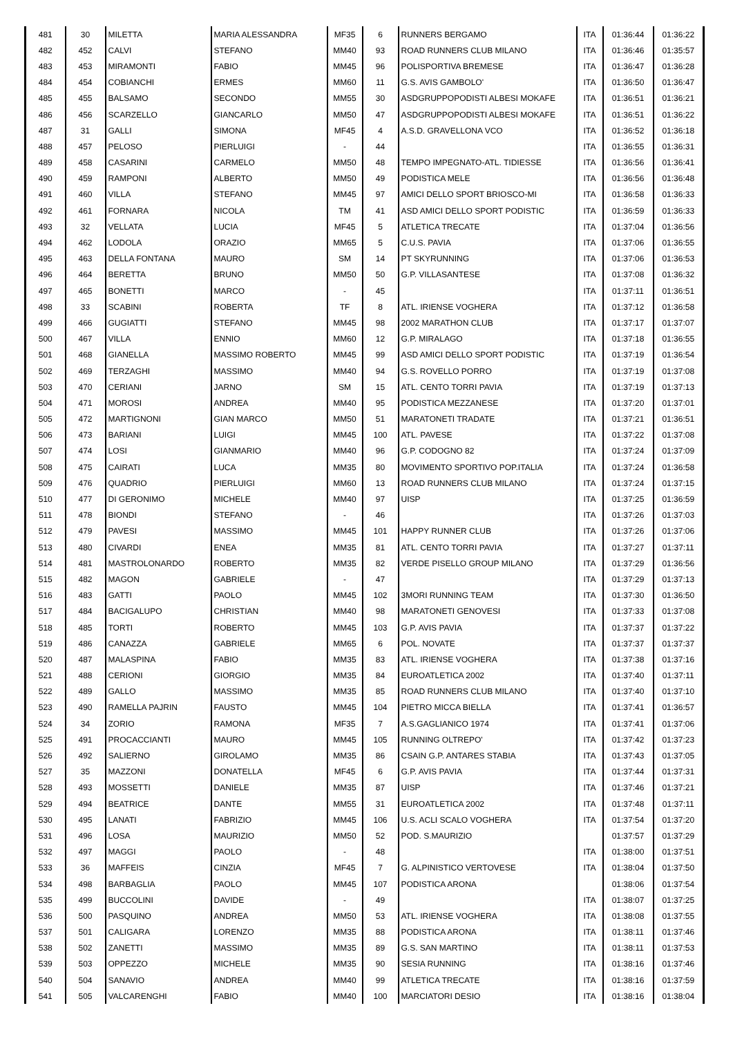| 481 | 30 | MILETTA | MARIA ALESSANDRA | MF35 | 6 | RUNNERS BERGAMO | ITA | 01:36:44 | 01:36:22 |
| 482 | 452 | CALVI | STEFANO | MM40 | 93 | ROAD RUNNERS CLUB MILANO | ITA | 01:36:46 | 01:35:57 |
| 483 | 453 | MIRAMONTI | FABIO | MM45 | 96 | POLISPORTIVA BREMESE | ITA | 01:36:47 | 01:36:28 |
| 484 | 454 | COBIANCHI | ERMES | MM60 | 11 | G.S. AVIS GAMBOLO' | ITA | 01:36:50 | 01:36:47 |
| 485 | 455 | BALSAMO | SECONDO | MM55 | 30 | ASDGRUPPOPODISTI ALBESI MOKAFE | ITA | 01:36:51 | 01:36:21 |
| 486 | 456 | SCARZELLO | GIANCARLO | MM50 | 47 | ASDGRUPPOPODISTI ALBESI MOKAFE | ITA | 01:36:51 | 01:36:22 |
| 487 | 31 | GALLI | SIMONA | MF45 | 4 | A.S.D. GRAVELLONA VCO | ITA | 01:36:52 | 01:36:18 |
| 488 | 457 | PELOSO | PIERLUIGI | - | 44 | | ITA | 01:36:55 | 01:36:31 |
| 489 | 458 | CASARINI | CARMELO | MM50 | 48 | TEMPO IMPEGNATO-ATL. TIDIESSE | ITA | 01:36:56 | 01:36:41 |
| 490 | 459 | RAMPONI | ALBERTO | MM50 | 49 | PODISTICA MELE | ITA | 01:36:56 | 01:36:48 |
| 491 | 460 | VILLA | STEFANO | MM45 | 97 | AMICI DELLO SPORT BRIOSCO-MI | ITA | 01:36:58 | 01:36:33 |
| 492 | 461 | FORNARA | NICOLA | TM | 41 | ASD AMICI DELLO SPORT PODISTIC | ITA | 01:36:59 | 01:36:33 |
| 493 | 32 | VELLATA | LUCIA | MF45 | 5 | ATLETICA TRECATE | ITA | 01:37:04 | 01:36:56 |
| 494 | 462 | LODOLA | ORAZIO | MM65 | 5 | C.U.S. PAVIA | ITA | 01:37:06 | 01:36:55 |
| 495 | 463 | DELLA FONTANA | MAURO | SM | 14 | PT SKYRUNNING | ITA | 01:37:06 | 01:36:53 |
| 496 | 464 | BERETTA | BRUNO | MM50 | 50 | G.P. VILLASANTESE | ITA | 01:37:08 | 01:36:32 |
| 497 | 465 | BONETTI | MARCO | - | 45 | | ITA | 01:37:11 | 01:36:51 |
| 498 | 33 | SCABINI | ROBERTA | TF | 8 | ATL. IRIENSE VOGHERA | ITA | 01:37:12 | 01:36:58 |
| 499 | 466 | GUGIATTI | STEFANO | MM45 | 98 | 2002 MARATHON CLUB | ITA | 01:37:17 | 01:37:07 |
| 500 | 467 | VILLA | ENNIO | MM60 | 12 | G.P. MIRALAGO | ITA | 01:37:18 | 01:36:55 |
| 501 | 468 | GIANELLA | MASSIMO ROBERTO | MM45 | 99 | ASD AMICI DELLO SPORT PODISTIC | ITA | 01:37:19 | 01:36:54 |
| 502 | 469 | TERZAGHI | MASSIMO | MM40 | 94 | G.S. ROVELLO PORRO | ITA | 01:37:19 | 01:37:08 |
| 503 | 470 | CERIANI | JARNO | SM | 15 | ATL. CENTO TORRI PAVIA | ITA | 01:37:19 | 01:37:13 |
| 504 | 471 | MOROSI | ANDREA | MM40 | 95 | PODISTICA MEZZANESE | ITA | 01:37:20 | 01:37:01 |
| 505 | 472 | MARTIGNONI | GIAN MARCO | MM50 | 51 | MARATONETI TRADATE | ITA | 01:37:21 | 01:36:51 |
| 506 | 473 | BARIANI | LUIGI | MM45 | 100 | ATL. PAVESE | ITA | 01:37:22 | 01:37:08 |
| 507 | 474 | LOSI | GIANMARIO | MM40 | 96 | G.P. CODOGNO 82 | ITA | 01:37:24 | 01:37:09 |
| 508 | 475 | CAIRATI | LUCA | MM35 | 80 | MOVIMENTO SPORTIVO POP.ITALIA | ITA | 01:37:24 | 01:36:58 |
| 509 | 476 | QUADRIO | PIERLUIGI | MM60 | 13 | ROAD RUNNERS CLUB MILANO | ITA | 01:37:24 | 01:37:15 |
| 510 | 477 | DI GERONIMO | MICHELE | MM40 | 97 | UISP | ITA | 01:37:25 | 01:36:59 |
| 511 | 478 | BIONDI | STEFANO | - | 46 | | ITA | 01:37:26 | 01:37:03 |
| 512 | 479 | PAVESI | MASSIMO | MM45 | 101 | HAPPY RUNNER CLUB | ITA | 01:37:26 | 01:37:06 |
| 513 | 480 | CIVARDI | ENEA | MM35 | 81 | ATL. CENTO TORRI PAVIA | ITA | 01:37:27 | 01:37:11 |
| 514 | 481 | MASTROLONARDO | ROBERTO | MM35 | 82 | VERDE PISELLO GROUP MILANO | ITA | 01:37:29 | 01:36:56 |
| 515 | 482 | MAGON | GABRIELE | - | 47 | | ITA | 01:37:29 | 01:37:13 |
| 516 | 483 | GATTI | PAOLO | MM45 | 102 | 3MORI RUNNING TEAM | ITA | 01:37:30 | 01:36:50 |
| 517 | 484 | BACIGALUPO | CHRISTIAN | MM40 | 98 | MARATONETI GENOVESI | ITA | 01:37:33 | 01:37:08 |
| 518 | 485 | TORTI | ROBERTO | MM45 | 103 | G.P. AVIS PAVIA | ITA | 01:37:37 | 01:37:22 |
| 519 | 486 | CANAZZA | GABRIELE | MM65 | 6 | POL. NOVATE | ITA | 01:37:37 | 01:37:37 |
| 520 | 487 | MALASPINA | FABIO | MM35 | 83 | ATL. IRIENSE VOGHERA | ITA | 01:37:38 | 01:37:16 |
| 521 | 488 | CERIONI | GIORGIO | MM35 | 84 | EUROATLETICA 2002 | ITA | 01:37:40 | 01:37:11 |
| 522 | 489 | GALLO | MASSIMO | MM35 | 85 | ROAD RUNNERS CLUB MILANO | ITA | 01:37:40 | 01:37:10 |
| 523 | 490 | RAMELLA PAJRIN | FAUSTO | MM45 | 104 | PIETRO MICCA BIELLA | ITA | 01:37:41 | 01:36:57 |
| 524 | 34 | ZORIO | RAMONA | MF35 | 7 | A.S.GAGLIANICO 1974 | ITA | 01:37:41 | 01:37:06 |
| 525 | 491 | PROCACCIANTI | MAURO | MM45 | 105 | RUNNING OLTREPO' | ITA | 01:37:42 | 01:37:23 |
| 526 | 492 | SALIERNO | GIROLAMO | MM35 | 86 | CSAIN G.P. ANTARES STABIA | ITA | 01:37:43 | 01:37:05 |
| 527 | 35 | MAZZONI | DONATELLA | MF45 | 6 | G.P. AVIS PAVIA | ITA | 01:37:44 | 01:37:31 |
| 528 | 493 | MOSSETTI | DANIELE | MM35 | 87 | UISP | ITA | 01:37:46 | 01:37:21 |
| 529 | 494 | BEATRICE | DANTE | MM55 | 31 | EUROATLETICA 2002 | ITA | 01:37:48 | 01:37:11 |
| 530 | 495 | LANATI | FABRIZIO | MM45 | 106 | U.S. ACLI SCALO VOGHERA | ITA | 01:37:54 | 01:37:20 |
| 531 | 496 | LOSA | MAURIZIO | MM50 | 52 | POD. S.MAURIZIO | | 01:37:57 | 01:37:29 |
| 532 | 497 | MAGGI | PAOLO | - | 48 | | ITA | 01:38:00 | 01:37:51 |
| 533 | 36 | MAFFEIS | CINZIA | MF45 | 7 | G. ALPINISTICO VERTOVESE | ITA | 01:38:04 | 01:37:50 |
| 534 | 498 | BARBAGLIA | PAOLO | MM45 | 107 | PODISTICA ARONA | | 01:38:06 | 01:37:54 |
| 535 | 499 | BUCCOLINI | DAVIDE | - | 49 | | ITA | 01:38:07 | 01:37:25 |
| 536 | 500 | PASQUINO | ANDREA | MM50 | 53 | ATL. IRIENSE VOGHERA | ITA | 01:38:08 | 01:37:55 |
| 537 | 501 | CALIGARA | LORENZO | MM35 | 88 | PODISTICA ARONA | ITA | 01:38:11 | 01:37:46 |
| 538 | 502 | ZANETTI | MASSIMO | MM35 | 89 | G.S. SAN MARTINO | ITA | 01:38:11 | 01:37:53 |
| 539 | 503 | OPPEZZO | MICHELE | MM35 | 90 | SESIA RUNNING | ITA | 01:38:16 | 01:37:46 |
| 540 | 504 | SANAVIO | ANDREA | MM40 | 99 | ATLETICA TRECATE | ITA | 01:38:16 | 01:37:59 |
| 541 | 505 | VALCARENGHI | FABIO | MM40 | 100 | MARCIATORI DESIO | ITA | 01:38:16 | 01:38:04 |